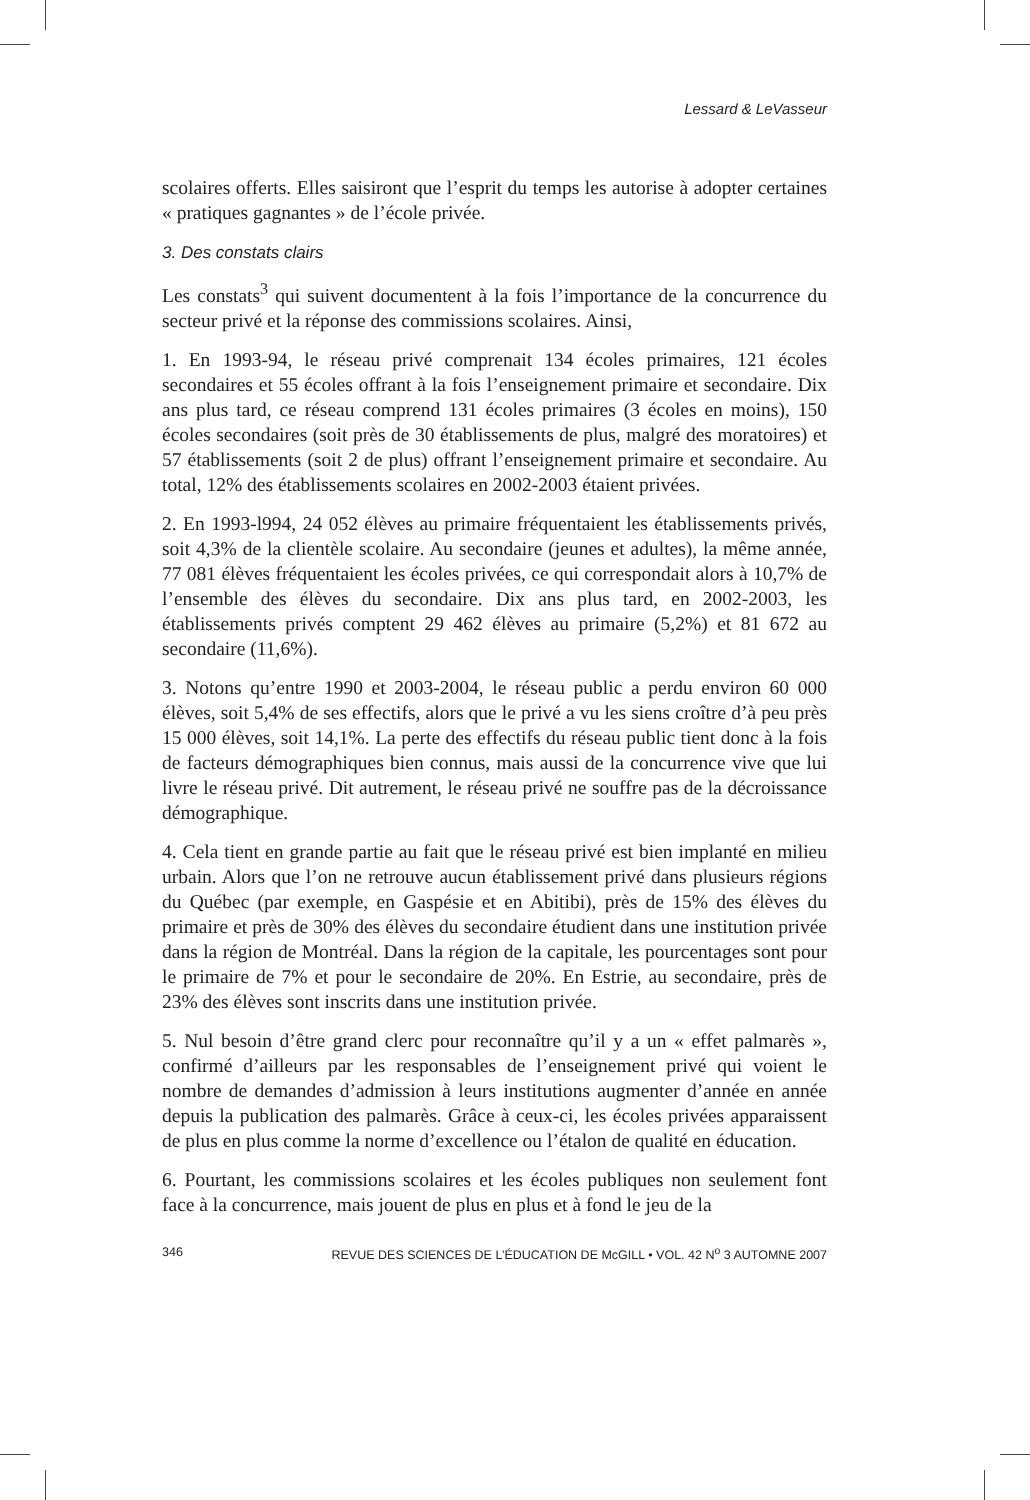Lessard & LeVasseur
scolaires offerts. Elles saisiront que l’esprit du temps les autorise à adopter certaines « pratiques gagnantes » de l’école privée.
3. Des constats clairs
Les constats<sup>3</sup> qui suivent documentent à la fois l’importance de la concurrence du secteur privé et la réponse des commissions scolaires. Ainsi,
1. En 1993-94, le réseau privé comprenait 134 écoles primaires, 121 écoles secondaires et 55 écoles offrant à la fois l’enseignement primaire et secondaire. Dix ans plus tard, ce réseau comprend 131 écoles primaires (3 écoles en moins), 150 écoles secondaires (soit près de 30 établissements de plus, malgré des moratoires) et 57 établissements (soit 2 de plus) offrant l’enseignement primaire et secondaire. Au total, 12% des établissements scolaires en 2002-2003 étaient privées.
2. En 1993-l994, 24 052 élèves au primaire fréquentaient les établissements privés, soit 4,3% de la clientèle scolaire. Au secondaire (jeunes et adultes), la même année, 77 081 élèves fréquentaient les écoles privées, ce qui correspondait alors à 10,7% de l’ensemble des élèves du secondaire. Dix ans plus tard, en 2002-2003, les établissements privés comptent 29 462 élèves au primaire (5,2%) et 81 672 au secondaire (11,6%).
3. Notons qu’entre 1990 et 2003-2004, le réseau public a perdu environ 60 000 élèves, soit 5,4% de ses effectifs, alors que le privé a vu les siens croître d’à peu près 15 000 élèves, soit 14,1%. La perte des effectifs du réseau public tient donc à la fois de facteurs démographiques bien connus, mais aussi de la concurrence vive que lui livre le réseau privé. Dit autrement, le réseau privé ne souffre pas de la décroissance démographique.
4. Cela tient en grande partie au fait que le réseau privé est bien implanté en milieu urbain. Alors que l’on ne retrouve aucun établissement privé dans plusieurs régions du Québec (par exemple, en Gaspésie et en Abitibi), près de 15% des élèves du primaire et près de 30% des élèves du secondaire étudient dans une institution privée dans la région de Montréal. Dans la région de la capitale, les pourcentages sont pour le primaire de 7% et pour le secondaire de 20%. En Estrie, au secondaire, près de 23% des élèves sont inscrits dans une institution privée.
5. Nul besoin d’être grand clerc pour reconnaître qu’il y a un « effet palmarès », confirmé d’ailleurs par les responsables de l’enseignement privé qui voient le nombre de demandes d’admission à leurs institutions augmenter d’année en année depuis la publication des palmarès. Grâce à ceux-ci, les écoles privées apparaissent de plus en plus comme la norme d’excellence ou l’étalon de qualité en éducation.
6. Pourtant, les commissions scolaires et les écoles publiques non seulement font face à la concurrence, mais jouent de plus en plus et à fond le jeu de la
346 REVUE DES SCIENCES DE L’ÉDUCATION DE McGILL • VOL. 42 N<sup>o</sup> 3 AUTOMNE 2007